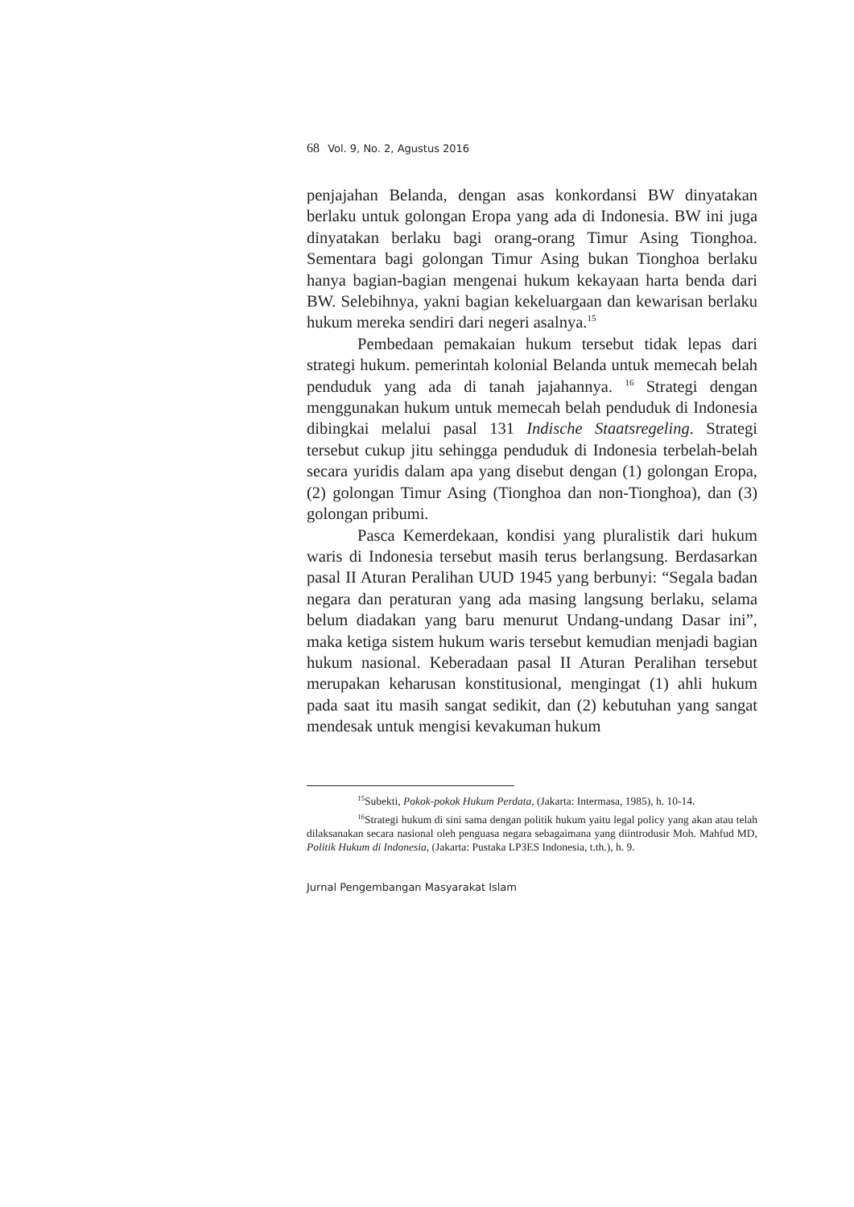68 Vol. 9, No. 2, Agustus 2016
penjajahan Belanda, dengan asas konkordansi BW dinyatakan berlaku untuk golongan Eropa yang ada di Indonesia. BW ini juga dinyatakan berlaku bagi orang-orang Timur Asing Tionghoa. Sementara bagi golongan Timur Asing bukan Tionghoa berlaku hanya bagian-bagian mengenai hukum kekayaan harta benda dari BW. Selebihnya, yakni bagian kekeluargaan dan kewarisan berlaku hukum mereka sendiri dari negeri asalnya.<sup>15</sup>
Pembedaan pemakaian hukum tersebut tidak lepas dari strategi hukum. pemerintah kolonial Belanda untuk memecah belah penduduk yang ada di tanah jajahannya. <sup>16</sup> Strategi dengan menggunakan hukum untuk memecah belah penduduk di Indonesia dibingkai melalui pasal 131 Indische Staatsregeling. Strategi tersebut cukup jitu sehingga penduduk di Indonesia terbelah-belah secara yuridis dalam apa yang disebut dengan (1) golongan Eropa, (2) golongan Timur Asing (Tionghoa dan non-Tionghoa), dan (3) golongan pribumi.
Pasca Kemerdekaan, kondisi yang pluralistik dari hukum waris di Indonesia tersebut masih terus berlangsung. Berdasarkan pasal II Aturan Peralihan UUD 1945 yang berbunyi: “Segala badan negara dan peraturan yang ada masing langsung berlaku, selama belum diadakan yang baru menurut Undang-undang Dasar ini”, maka ketiga sistem hukum waris tersebut kemudian menjadi bagian hukum nasional. Keberadaan pasal II Aturan Peralihan tersebut merupakan keharusan konstitusional, mengingat (1) ahli hukum pada saat itu masih sangat sedikit, dan (2) kebutuhan yang sangat mendesak untuk mengisi kevakuman hukum
<sup>15</sup> Subekti, Pokok-pokok Hukum Perdata, (Jakarta: Intermasa, 1985), h. 10-14.
<sup>16</sup> Strategi hukum di sini sama dengan politik hukum yaitu legal policy yang akan atau telah dilaksanakan secara nasional oleh penguasa negara sebagaimana yang diintrodusir Moh. Mahfud MD, Politik Hukum di Indonesia, (Jakarta: Pustaka LP3ES Indonesia, t.th.), h. 9.
Jurnal Pengembangan Masyarakat Islam